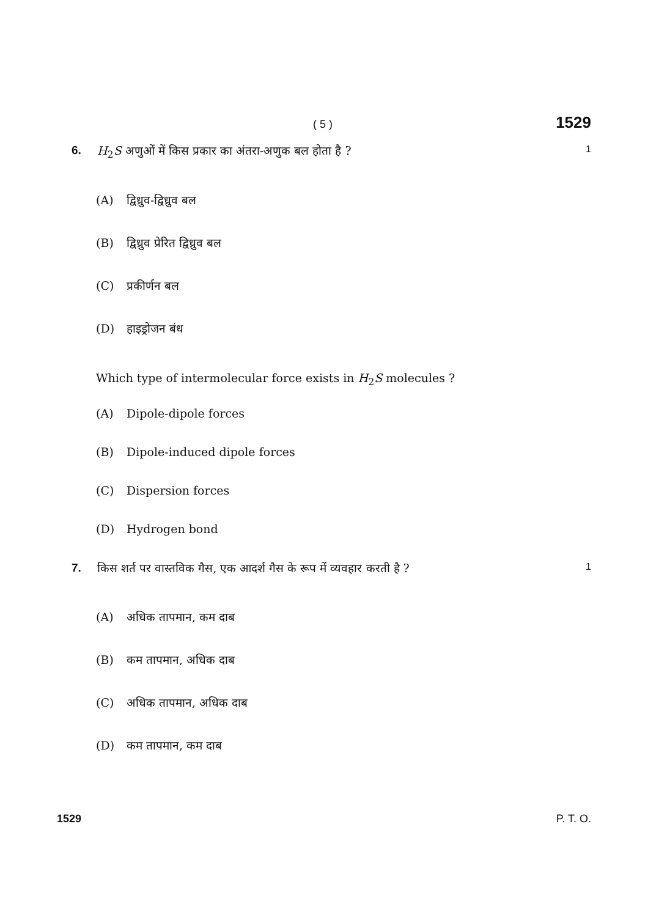( 5 ) 1529
6. H<sub>2</sub>S अणुओं में किस प्रकार का अंतरा-अणुक बल होता है ? 1
(A) द्विध्रुव-द्विध्रुव बल
(B) द्विध्रुव प्रेरित द्विध्रुव बल
(C) प्रकीर्णन बल
(D) हाइड्रोजन बंध
Which type of intermolecular force exists in H<sub>2</sub>S molecules ?
(A) Dipole-dipole forces
(B) Dipole-induced dipole forces
(C) Dispersion forces
(D) Hydrogen bond
7. किस शर्त पर वास्तविक गैस, एक आदर्श गैस के रूप में व्यवहार करती है ? 1
(A) अधिक तापमान, कम दाब
(B) कम तापमान, अधिक दाब
(C) अधिक तापमान, अधिक दाब
(D) कम तापमान, कम दाब
1529 P. T. O.